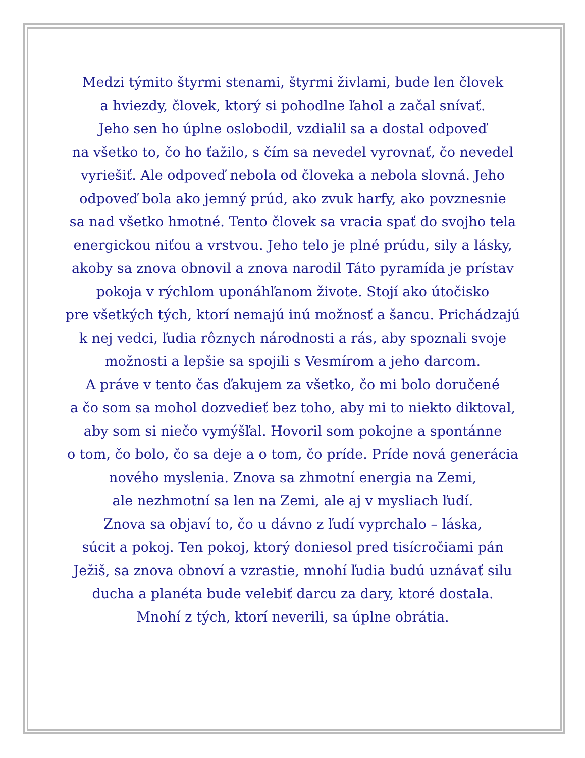Medzi týmito štyrmi stenami, štyrmi živlami, bude len človek
a hviezdy, človek, ktorý si pohodlne ľahol a začal snívať.
Jeho sen ho úplne oslobodil, vzdialil sa a dostal odpoveď
na všetko to, čo ho ťažilo, s čím sa nevedel vyrovnať, čo nevedel
vyriešiť. Ale odpoveď nebola od človeka a nebola slovná. Jeho
odpoveď bola ako jemný prúd, ako zvuk harfy, ako povznesnie
sa nad všetko hmotné. Tento človek sa vracia spať do svojho tela
energickou niťou a vrstvou. Jeho telo je plné prúdu, sily a lásky,
akoby sa znova obnovil a znova narodil Táto pyramída je prístav
pokoja v rýchlom uponáhľanom živote. Stojí ako útočisko
pre všetkých tých, ktorí nemajú inú možnosť a šancu. Prichádzajú
k nej vedci, ľudia rôznych národnosti a rás, aby spoznali svoje
možnosti a lepšie sa spojili s Vesmírom a jeho darcom.
A práve v tento čas ďakujem za všetko, čo mi bolo doručené
a čo som sa mohol dozvedieť bez toho, aby mi to niekto diktoval,
aby som si niečo vymýšľal. Hovoril som pokojne a spontánne
o tom, čo bolo, čo sa deje a o tom, čo príde. Príde nová generácia
nového myslenia. Znova sa zhmotní energia na Zemi,
ale nezhmotní sa len na Zemi, ale aj v mysliach ľudí.
Znova sa objaví to, čo u dávno z ľudí vyprchalo – láska,
súcit a pokoj. Ten pokoj, ktorý doniesol pred tisícročiami pán
Ježiš, sa znova obnoví a vzrastie, mnohí ľudia budú uznávať silu
ducha a planéta bude velebiť darcu za dary, ktoré dostala.
Mnohí z tých, ktorí neverili, sa úplne obrátia.